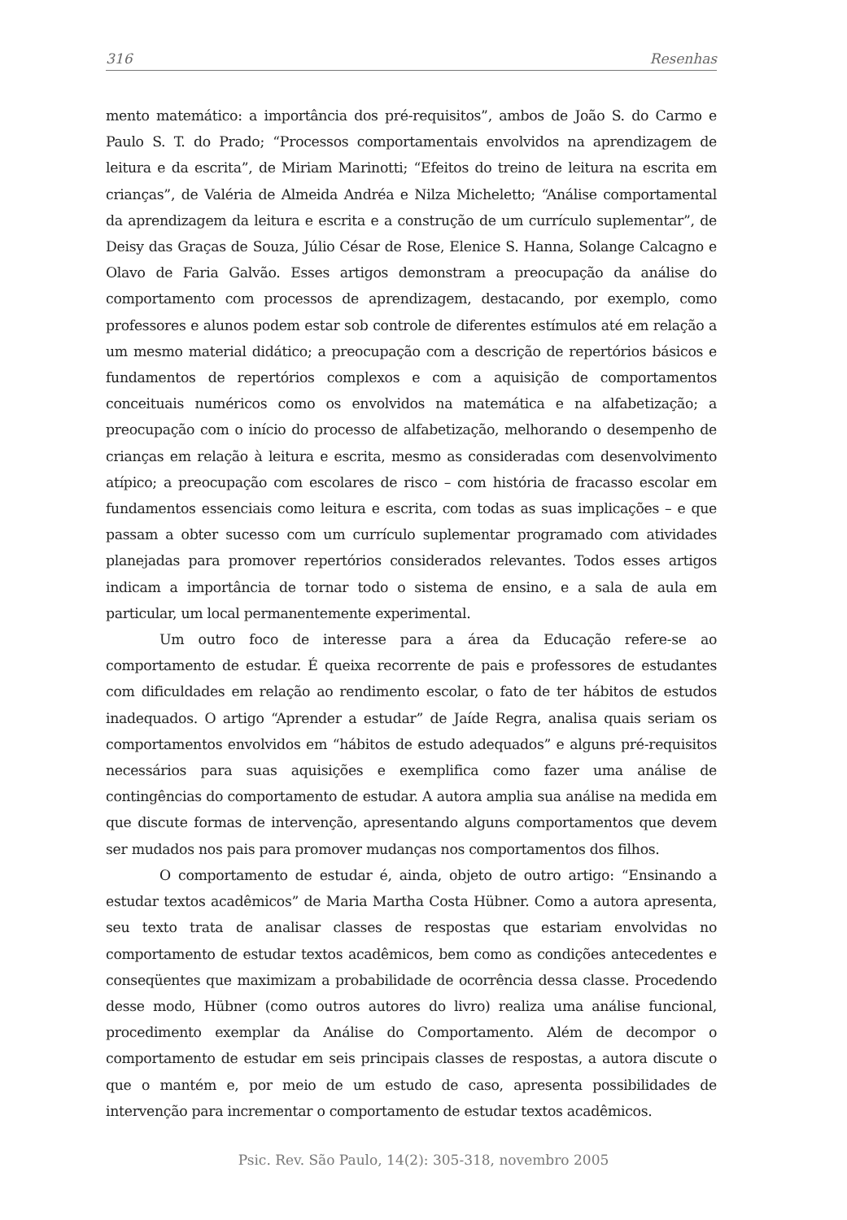316 Resenhas
mento matemático: a importância dos pré-requisitos”, ambos de João S. do Carmo e Paulo S. T. do Prado; “Processos comportamentais envolvidos na aprendizagem de leitura e da escrita”, de Miriam Marinotti; “Efeitos do treino de leitura na escrita em crianças”, de Valéria de Almeida Andréa e Nilza Micheletto; “Análise comportamental da aprendizagem da leitura e escrita e a construção de um currículo suplementar”, de Deisy das Graças de Souza, Júlio César de Rose, Elenice S. Hanna, Solange Calcagno e Olavo de Faria Galvão. Esses artigos demonstram a preocupação da análise do comportamento com processos de aprendizagem, destacando, por exemplo, como professores e alunos podem estar sob controle de diferentes estímulos até em relação a um mesmo material didático; a preocupação com a descrição de repertórios básicos e fundamentos de repertórios complexos e com a aquisição de comportamentos conceituais numéricos como os envolvidos na matemática e na alfabetização; a preocupação com o início do processo de alfabetização, melhorando o desempenho de crianças em relação à leitura e escrita, mesmo as consideradas com desenvolvimento atípico; a preocupação com escolares de risco – com história de fracasso escolar em fundamentos essenciais como leitura e escrita, com todas as suas implicações – e que passam a obter sucesso com um currículo suplementar programado com atividades planejadas para promover repertórios considerados relevantes. Todos esses artigos indicam a importância de tornar todo o sistema de ensino, e a sala de aula em particular, um local permanentemente experimental.
Um outro foco de interesse para a área da Educação refere-se ao comportamento de estudar. É queixa recorrente de pais e professores de estudantes com dificuldades em relação ao rendimento escolar, o fato de ter hábitos de estudos inadequados. O artigo “Aprender a estudar” de Jaíde Regra, analisa quais seriam os comportamentos envolvidos em “hábitos de estudo adequados” e alguns pré-requisitos necessários para suas aquisições e exemplifica como fazer uma análise de contingências do comportamento de estudar. A autora amplia sua análise na medida em que discute formas de intervenção, apresentando alguns comportamentos que devem ser mudados nos pais para promover mudanças nos comportamentos dos filhos.
O comportamento de estudar é, ainda, objeto de outro artigo: “Ensinando a estudar textos acadêmicos” de Maria Martha Costa Hübner. Como a autora apresenta, seu texto trata de analisar classes de respostas que estariam envolvidas no comportamento de estudar textos acadêmicos, bem como as condições antecedentes e conseqüentes que maximizam a probabilidade de ocorrência dessa classe. Procedendo desse modo, Hübner (como outros autores do livro) realiza uma análise funcional, procedimento exemplar da Análise do Comportamento. Além de decompor o comportamento de estudar em seis principais classes de respostas, a autora discute o que o mantém e, por meio de um estudo de caso, apresenta possibilidades de intervenção para incrementar o comportamento de estudar textos acadêmicos.
Psic. Rev. São Paulo, 14(2): 305-318, novembro 2005